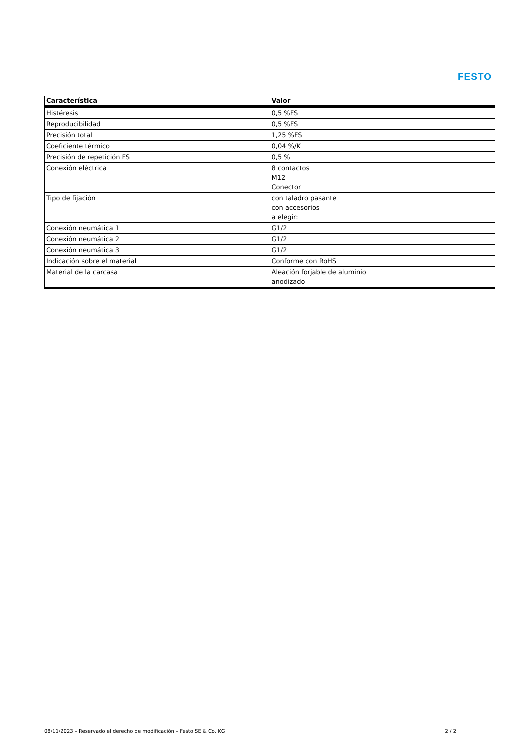FESTO
| Característica | Valor |
| --- | --- |
| Histéresis | 0,5 %FS |
| Reproducibilidad | 0,5 %FS |
| Precisión total | 1,25 %FS |
| Coeficiente térmico | 0,04 %/K |
| Precisión de repetición FS | 0,5 % |
| Conexión eléctrica | 8 contactos M12 Conector |
| Tipo de fijación | con taladro pasante con accesorios a elegir: |
| Conexión neumática 1 | G1/2 |
| Conexión neumática 2 | G1/2 |
| Conexión neumática 3 | G1/2 |
| Indicación sobre el material | Conforme con RoHS |
| Material de la carcasa | Aleación forjable de aluminio anodizado |
08/11/2023 – Reservado el derecho de modificación – Festo SE & Co. KG 2 / 2